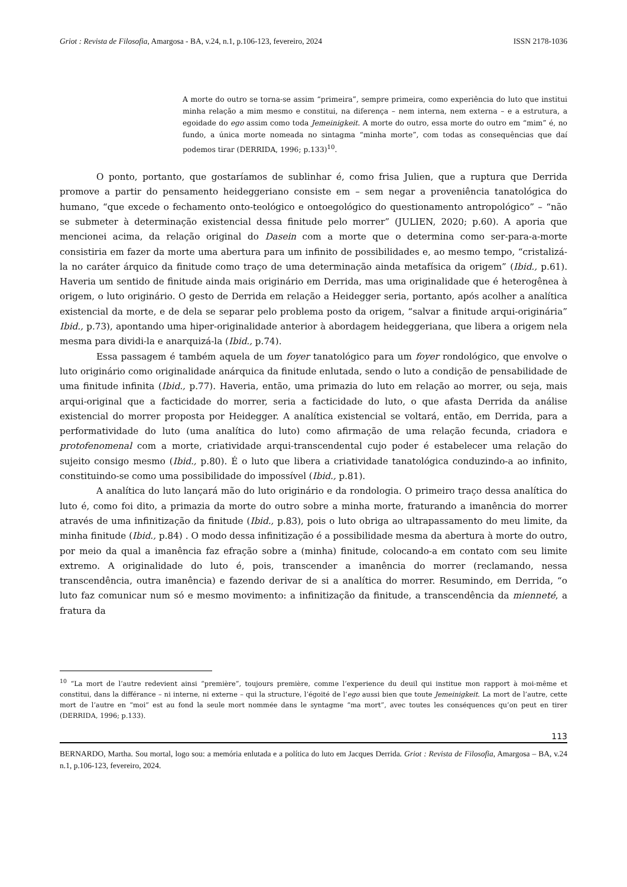Griot : Revista de Filosofia, Amargosa - BA, v.24, n.1, p.106-123, fevereiro, 2024 ISSN 2178-1036
A morte do outro se torna-se assim “primeira”, sempre primeira, como experiência do luto que institui minha relação a mim mesmo e constitui, na diferença – nem interna, nem externa – e a estrutura, a egoidade do ego assim como toda Jemeinigkeit. A morte do outro, essa morte do outro em “mim” é, no fundo, a única morte nomeada no sintagma “minha morte”, com todas as consequências que daí podemos tirar (DERRIDA, 1996; p.133)<sup>10</sup>.
O ponto, portanto, que gostaríamos de sublinhar é, como frisa Julien, que a ruptura que Derrida promove a partir do pensamento heideggeriano consiste em – sem negar a proveniência tanatológica do humano, “que excede o fechamento onto-teológico e ontoegológico do questionamento antropológico” – “não se submeter à determinação existencial dessa finitude pelo morrer” (JULIEN, 2020; p.60). A aporia que mencionei acima, da relação original do Dasein com a morte que o determina como ser-para-a-morte consistiria em fazer da morte uma abertura para um infinito de possibilidades e, ao mesmo tempo, “cristalizá-la no caráter árquico da finitude como traço de uma determinação ainda metafísica da origem” (Ibid., p.61). Haveria um sentido de finitude ainda mais originário em Derrida, mas uma originalidade que é heterogênea à origem, o luto originário. O gesto de Derrida em relação a Heidegger seria, portanto, após acolher a analítica existencial da morte, e de dela se separar pelo problema posto da origem, “salvar a finitude arqui-originária” Ibid., p.73), apontando uma hiper-originalidade anterior à abordagem heideggeriana, que libera a origem nela mesma para dividi-la e anarquizá-la (Ibid., p.74).
Essa passagem é também aquela de um foyer tanatológico para um foyer rondológico, que envolve o luto originário como originalidade anárquica da finitude enlutada, sendo o luto a condição de pensabilidade de uma finitude infinita (Ibid., p.77). Haveria, então, uma primazia do luto em relação ao morrer, ou seja, mais arqui-original que a facticidade do morrer, seria a facticidade do luto, o que afasta Derrida da análise existencial do morrer proposta por Heidegger. A analítica existencial se voltará, então, em Derrida, para a performatividade do luto (uma analítica do luto) como afirmação de uma relação fecunda, criadora e protofenomenal com a morte, criatividade arqui-transcendental cujo poder é estabelecer uma relação do sujeito consigo mesmo (Ibid., p.80). É o luto que libera a criatividade tanatológica conduzindo-a ao infinito, constituindo-se como uma possibilidade do impossível (Ibid., p.81).
A analítica do luto lançará mão do luto originário e da rondologia. O primeiro traço dessa analítica do luto é, como foi dito, a primazia da morte do outro sobre a minha morte, fraturando a imanência do morrer através de uma infinitização da finitude (Ibid., p.83), pois o luto obriga ao ultrapassamento do meu limite, da minha finitude (Ibid., p.84) . O modo dessa infinitização é a possibilidade mesma da abertura à morte do outro, por meio da qual a imanência faz efração sobre a (minha) finitude, colocando-a em contato com seu limite extremo. A originalidade do luto é, pois, transcender a imanência do morrer (reclamando, nessa transcendência, outra imanência) e fazendo derivar de si a analítica do morrer. Resumindo, em Derrida, “o luto faz comunicar num só e mesmo movimento: a infinitização da finitude, a transcendência da mienneté, a fratura da
<sup>10</sup> “La mort de l’autre redevient ainsi “première”, toujours première, comme l’experience du deuil qui institue mon rapport à moi-même et constitui, dans la différance – ni interne, ni externe – qui la structure, l’égoité de l’ego aussi bien que toute Jemeinigkeit. La mort de l’autre, cette mort de l’autre en “moi” est au fond la seule mort nommée dans le syntagme “ma mort”, avec toutes les conséquences qu’on peut en tirer (DERRIDA, 1996; p.133).
113
BERNARDO, Martha. Sou mortal, logo sou: a memória enlutada e a política do luto em Jacques Derrida. Griot : Revista de Filosofia, Amargosa – BA, v.24 n.1, p.106-123, fevereiro, 2024.